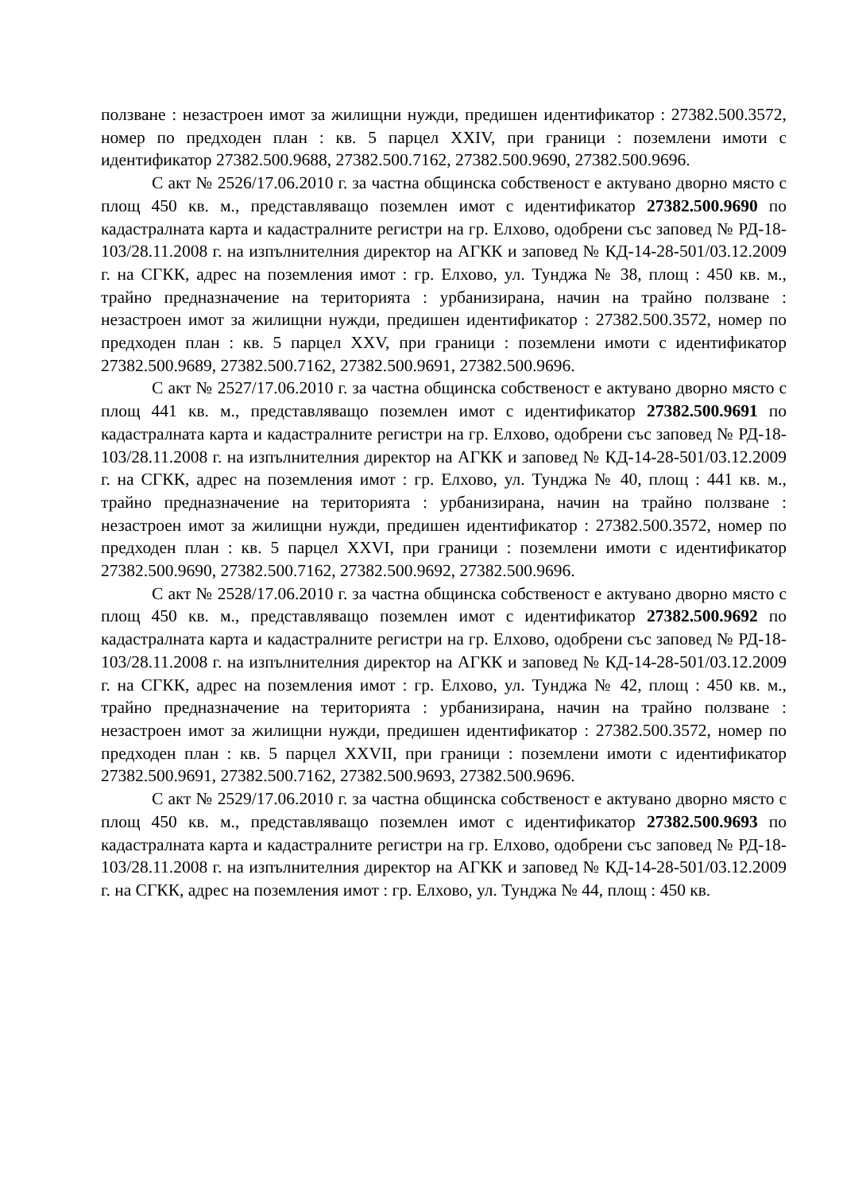ползване : незастроен имот за жилищни нужди, предишен идентификатор : 27382.500.3572, номер по предходен план : кв. 5 парцел XXIV, при граници : поземлени имоти с идентификатор 27382.500.9688, 27382.500.7162, 27382.500.9690, 27382.500.9696.
С акт № 2526/17.06.2010 г. за частна общинска собственост е актувано дворно място с площ 450 кв. м., представляващо поземлен имот с идентификатор 27382.500.9690 по кадастралната карта и кадастралните регистри на гр. Елхово, одобрени със заповед № РД-18-103/28.11.2008 г. на изпълнителния директор на АГКК и заповед № КД-14-28-501/03.12.2009 г. на СГКК, адрес на поземления имот : гр. Елхово, ул. Тунджа № 38, площ : 450 кв. м., трайно предназначение на територията : урбанизирана, начин на трайно ползване : незастроен имот за жилищни нужди, предишен идентификатор : 27382.500.3572, номер по предходен план : кв. 5 парцел XXV, при граници : поземлени имоти с идентификатор 27382.500.9689, 27382.500.7162, 27382.500.9691, 27382.500.9696.
С акт № 2527/17.06.2010 г. за частна общинска собственост е актувано дворно място с площ 441 кв. м., представляващо поземлен имот с идентификатор 27382.500.9691 по кадастралната карта и кадастралните регистри на гр. Елхово, одобрени със заповед № РД-18-103/28.11.2008 г. на изпълнителния директор на АГКК и заповед № КД-14-28-501/03.12.2009 г. на СГКК, адрес на поземления имот : гр. Елхово, ул. Тунджа № 40, площ : 441 кв. м., трайно предназначение на територията : урбанизирана, начин на трайно ползване : незастроен имот за жилищни нужди, предишен идентификатор : 27382.500.3572, номер по предходен план : кв. 5 парцел XXVI, при граници : поземлени имоти с идентификатор 27382.500.9690, 27382.500.7162, 27382.500.9692, 27382.500.9696.
С акт № 2528/17.06.2010 г. за частна общинска собственост е актувано дворно място с площ 450 кв. м., представляващо поземлен имот с идентификатор 27382.500.9692 по кадастралната карта и кадастралните регистри на гр. Елхово, одобрени със заповед № РД-18-103/28.11.2008 г. на изпълнителния директор на АГКК и заповед № КД-14-28-501/03.12.2009 г. на СГКК, адрес на поземления имот : гр. Елхово, ул. Тунджа № 42, площ : 450 кв. м., трайно предназначение на територията : урбанизирана, начин на трайно ползване : незастроен имот за жилищни нужди, предишен идентификатор : 27382.500.3572, номер по предходен план : кв. 5 парцел XXVII, при граници : поземлени имоти с идентификатор 27382.500.9691, 27382.500.7162, 27382.500.9693, 27382.500.9696.
С акт № 2529/17.06.2010 г. за частна общинска собственост е актувано дворно място с площ 450 кв. м., представляващо поземлен имот с идентификатор 27382.500.9693 по кадастралната карта и кадастралните регистри на гр. Елхово, одобрени със заповед № РД-18-103/28.11.2008 г. на изпълнителния директор на АГКК и заповед № КД-14-28-501/03.12.2009 г. на СГКК, адрес на поземления имот : гр. Елхово, ул. Тунджа № 44, площ : 450 кв.